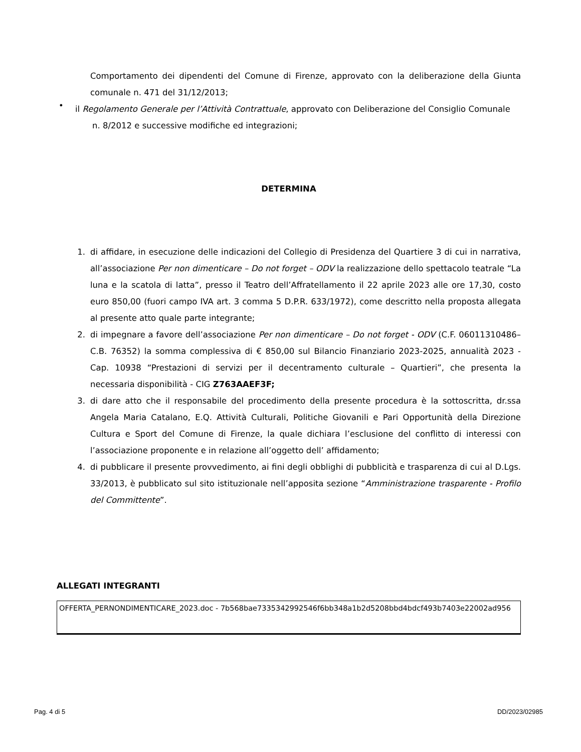Comportamento dei dipendenti del Comune di Firenze, approvato con la deliberazione della Giunta comunale n. 471 del 31/12/2013;
•
il Regolamento Generale per l’Attività Contrattuale, approvato con Deliberazione del Consiglio Comunale
n. 8/2012 e successive modifiche ed integrazioni;
DETERMINA
1. di affidare, in esecuzione delle indicazioni del Collegio di Presidenza del Quartiere 3 di cui in narrativa, all’associazione Per non dimenticare – Do not forget – ODV la realizzazione dello spettacolo teatrale “La luna e la scatola di latta”, presso il Teatro dell’Affratellamento il 22 aprile 2023 alle ore 17,30, costo euro 850,00 (fuori campo IVA art. 3 comma 5 D.P.R. 633/1972), come descritto nella proposta allegata al presente atto quale parte integrante;
2. di impegnare a favore dell’associazione Per non dimenticare – Do not forget - ODV (C.F. 06011310486– C.B. 76352) la somma complessiva di € 850,00 sul Bilancio Finanziario 2023-2025, annualità 2023 - Cap. 10938 “Prestazioni di servizi per il decentramento culturale – Quartieri”, che presenta la necessaria disponibilità - CIG Z763AAEF3F;
3. di dare atto che il responsabile del procedimento della presente procedura è la sottoscritta, dr.ssa Angela Maria Catalano, E.Q. Attività Culturali, Politiche Giovanili e Pari Opportunità della Direzione Cultura e Sport del Comune di Firenze, la quale dichiara l’esclusione del conflitto di interessi con l’associazione proponente e in relazione all’oggetto dell’ affidamento;
4. di pubblicare il presente provvedimento, ai fini degli obblighi di pubblicità e trasparenza di cui al D.Lgs. 33/2013, è pubblicato sul sito istituzionale nell’apposita sezione “Amministrazione trasparente - Profilo del Committente”.
ALLEGATI INTEGRANTI
| OFFERTA_PERNONDIMENTICARE_2023.doc - 7b568bae7335342992546f6bb348a1b2d5208bbd4bdcf493b7403e22002ad956 |
Pag. 4 di 5 DD/2023/02985